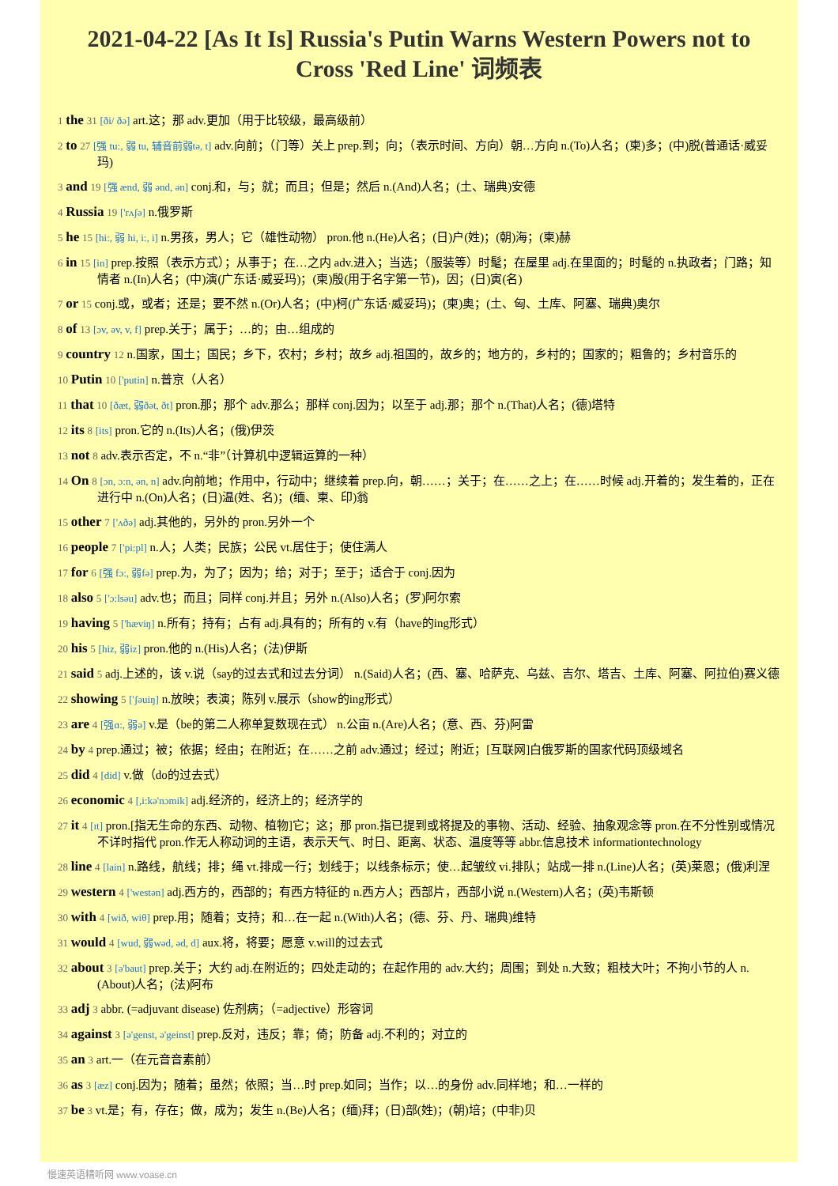2021-04-22 [As It Is] Russia's Putin Warns Western Powers not to Cross 'Red Line' 词频表
1 the 31 [ði/ ðə] art.这；那 adv.更加（用于比较级，最高级前）
2 to 27 [强 tu:, 弱 tu, 辅音前弱tə, t] adv.向前；（门等）关上 prep.到；向；（表示时间、方向）朝…方向 n.(To)人名；(柬)多；(中)脱(普通话·威妥玛)
3 and 19 [强 ænd, 弱 ənd, ən] conj.和，与；就；而且；但是；然后 n.(And)人名；(土、瑞典)安德
4 Russia 19 ['rʌʃə] n.俄罗斯
5 he 15 [hi:, 弱 hi, i:, i] n.男孩，男人；它（雄性动物） pron.他 n.(He)人名；(日)户(姓)；(朝)海；(柬)赫
6 in 15 [in] prep.按照（表示方式）；从事于；在…之内 adv.进入；当选；（服装等）时髦；在屋里 adj.在里面的；时髦的 n.执政者；门路；知情者 n.(In)人名；(中)演(广东话·威妥玛)；(柬)殷(用于名字第一节)，因；(日)寅(名)
7 or 15 conj.或，或者；还是；要不然 n.(Or)人名；(中)柯(广东话·威妥玛)；(柬)奥；(土、匈、土库、阿塞、瑞典)奥尔
8 of 13 [ɔv, əv, v, f] prep.关于；属于；…的；由…组成的
9 country 12 n.国家，国土；国民；乡下，农村；乡村；故乡 adj.祖国的，故乡的；地方的，乡村的；国家的；粗鲁的；乡村音乐的
10 Putin 10 ['putin] n.普京（人名）
11 that 10 [ðæt, 弱ðət, ðt] pron.那；那个 adv.那么；那样 conj.因为；以至于 adj.那；那个 n.(That)人名；(德)塔特
12 its 8 [its] pron.它的 n.(Its)人名；(俄)伊茨
13 not 8 adv.表示否定，不 n.“非”（计算机中逻辑运算的一种）
14 On 8 [ɔn, ɔ:n, ən, n] adv.向前地；作用中，行动中；继续着 prep.向，朝……；关于；在……之上；在……时候 adj.开着的；发生着的，正在进行中 n.(On)人名；(日)温(姓、名)；(缅、柬、印)翁
15 other 7 ['ʌðə] adj.其他的，另外的 pron.另外一个
16 people 7 ['pi:pl] n.人；人类；民族；公民 vt.居住于；使住满人
17 for 6 [强 fɔ:, 弱fə] prep.为，为了；因为；给；对于；至于；适合于 conj.因为
18 also 5 ['ɔ:lsəu] adv.也；而且；同样 conj.并且；另外 n.(Also)人名；(罗)阿尔索
19 having 5 ['hæviŋ] n.所有；持有；占有 adj.具有的；所有的 v.有（have的ing形式）
20 his 5 [hiz, 弱iz] pron.他的 n.(His)人名；(法)伊斯
21 said 5 adj.上述的，该 v.说（say的过去式和过去分词） n.(Said)人名；(西、塞、哈萨克、乌兹、吉尔、塔吉、土库、阿塞、阿拉伯)赛义德
22 showing 5 ['ʃəuiŋ] n.放映；表演；陈列 v.展示（show的ing形式）
23 are 4 [强ɑ:, 弱ə] v.是（be的第二人称单复数现在式） n.公亩 n.(Are)人名；(意、西、芬)阿雷
24 by 4 prep.通过；被；依据；经由；在附近；在……之前 adv.通过；经过；附近；[互联网]白俄罗斯的国家代码顶级域名
25 did 4 [did] v.做（do的过去式）
26 economic 4 [,i:kə'nɔmik] adj.经济的，经济上的；经济学的
27 it 4 [ɪt] pron.[指无生命的东西、动物、植物]它；这；那 pron.指已提到或将提及的事物、活动、经验、抽象观念等 pron.在不分性别或情况不详时指代 pron.作无人称动词的主语，表示天气、时日、距离、状态、温度等等 abbr.信息技术 informationtechnology
28 line 4 [lain] n.路线，航线；排；绳 vt.排成一行；划线于；以线条标示；使…起皱纹 vi.排队；站成一排 n.(Line)人名；(英)莱恩；(俄)利涅
29 western 4 ['westən] adj.西方的，西部的；有西方特征的 n.西方人；西部片，西部小说 n.(Western)人名；(英)韦斯顿
30 with 4 [wið, wiθ] prep.用；随着；支持；和…在一起 n.(With)人名；(德、芬、丹、瑞典)维特
31 would 4 [wud, 弱wəd, əd, d] aux.将，将要；愿意 v.will的过去式
32 about 3 [ə'baut] prep.关于；大约 adj.在附近的；四处走动的；在起作用的 adv.大约；周围；到处 n.大致；粗枝大叶；不拘小节的人 n.(About)人名；(法)阿布
33 adj 3 abbr. (=adjuvant disease) 佐剂病；（=adjective）形容词
34 against 3 [ə'genst, ə'geinst] prep.反对，违反；靠；倚；防备 adj.不利的；对立的
35 an 3 art.一（在元音音素前）
36 as 3 [æz] conj.因为；随着；虽然；依照；当…时 prep.如同；当作；以…的身份 adv.同样地；和…一样的
37 be 3 vt.是；有，存在；做，成为；发生 n.(Be)人名；(缅)拜；(日)部(姓)；(朝)培；(中非)贝
慢速英语精听网 www.voase.cn